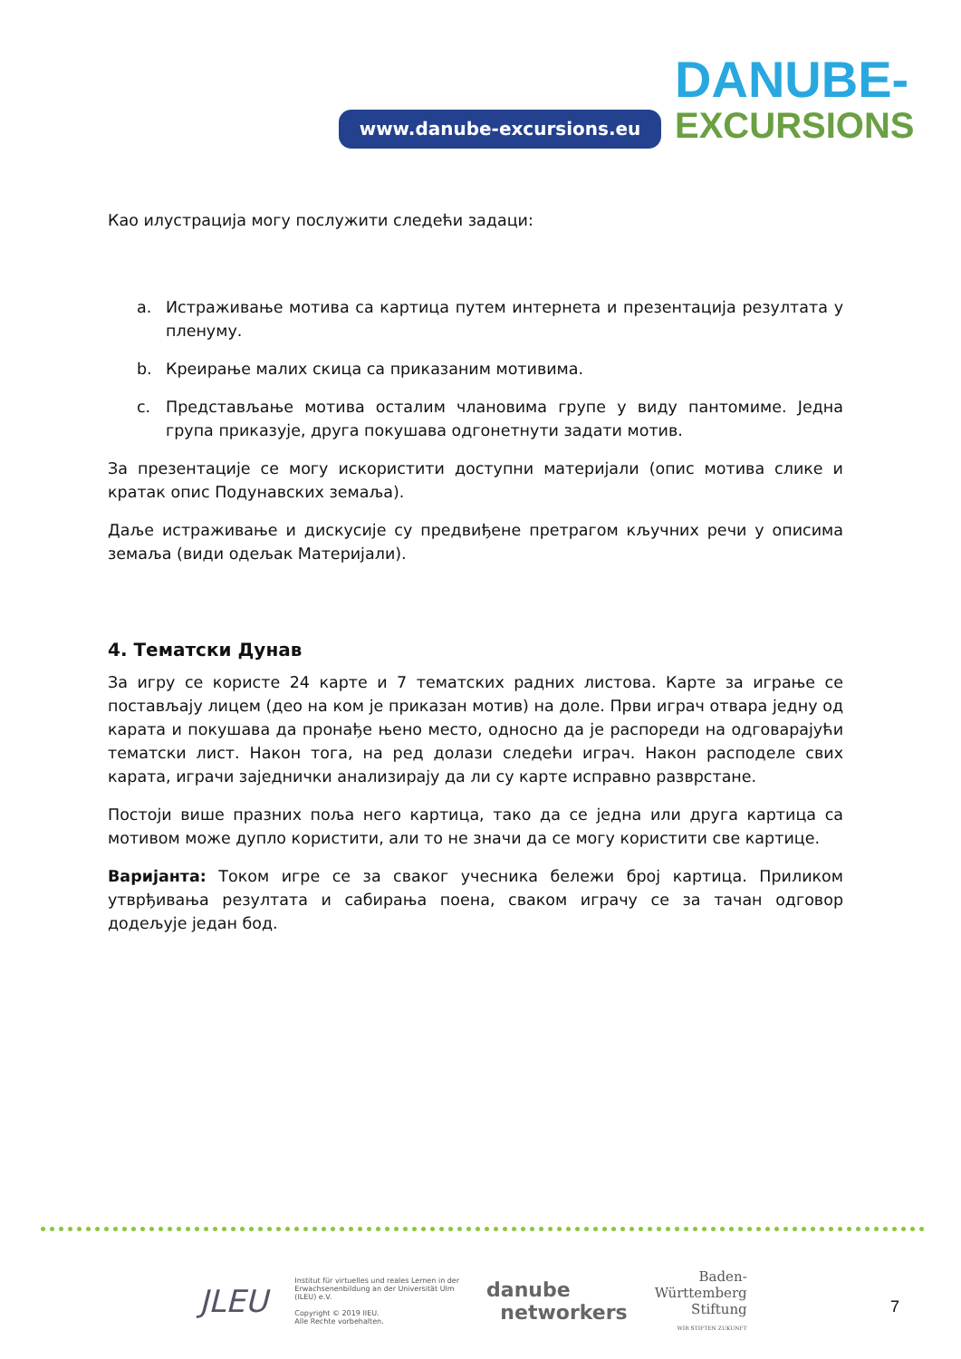www.danube-excursions.eu
DANUBE-
EXCURSIONS
Као илустрација могу послужити следећи задаци:
a. Истраживање мотива са картица путем интернета и презентација резултата у пленуму.
b. Креирање малих скица са приказаним мотивима.
c. Представљање мотива осталим члановима групе у виду пантомиме. Једна група приказује, друга покушава одгонетнути задати мотив.
За презентације се могу искористити доступни материјали (опис мотива слике и кратак опис Подунавских земаља).
Даље истраживање и дискусије су предвиђене претрагом кључних речи у описима земаља (види одељак Материјали).
4. Тематски Дунав
За игру се користе 24 карте и 7 тематских радних листова. Карте за играње се постављају лицем (део на ком је приказан мотив) на доле. Први играч отвара једну од карата и покушава да пронађе њено место, односно да је распореди на одговарајући тематски лист. Након тога, на ред долази следећи играч. Након расподеле свих карата, играчи заједнички анализирају да ли су карте исправно разврстане.
Постоји више празних поља него картица, тако да се једна или друга картица са мотивом може дупло користити, али то не значи да се могу користити све картице.
Варијанта: Током игре се за сваког учесника бележи број картица. Приликом утврђивања резултата и сабирања поена, сваком играчу се за тачан одговор додељује један бод.
JLEU
Institut für virtuelles und reales Lernen in der
Erwachsenenbildung an der Universität Ulm
(ILEU) e.V.
Copyright © 2019 IIEU.
Alle Rechte vorbehalten.
danube
networkers
Baden-
Württemberg
Stiftung
WIR STIFTEN ZUKUNFT
7